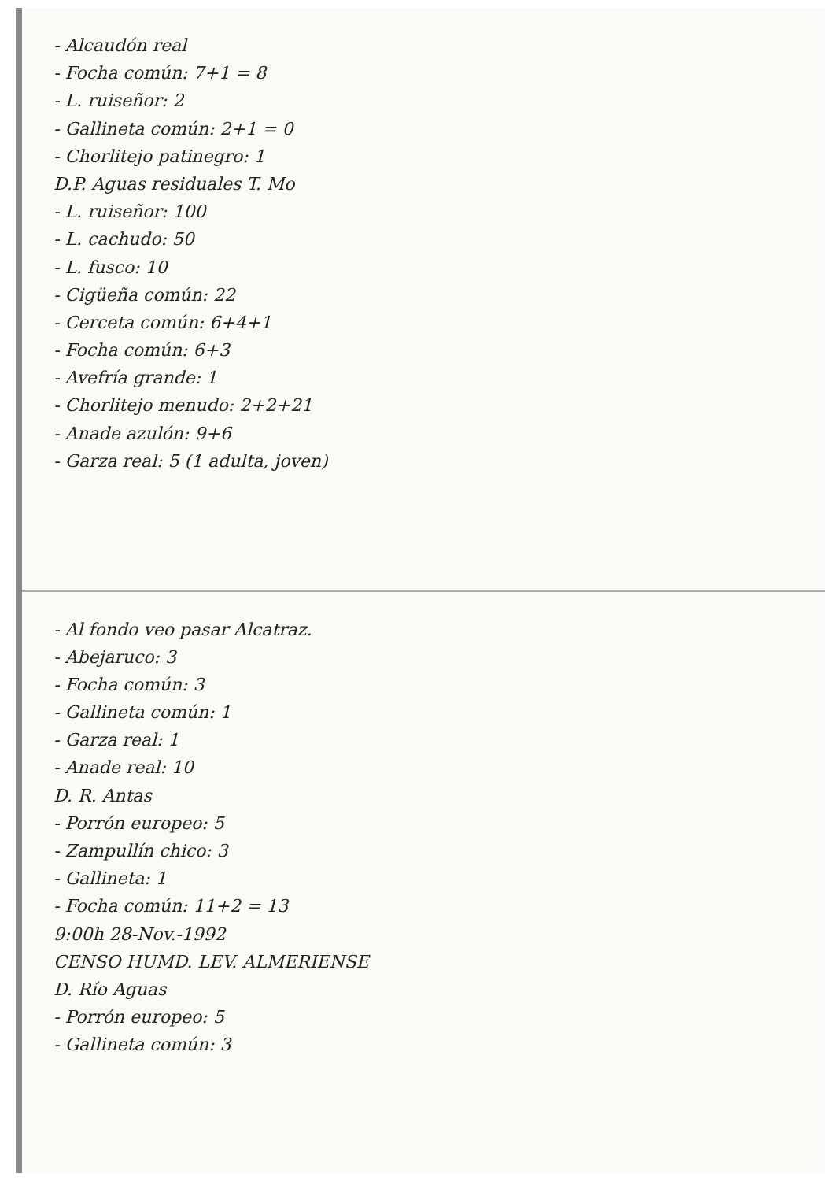- Alcaudón real
- Focha común: 7+1 = 8
- L. ruiseñor: 2
- Gallineta común: 2+1 = 0
- Chorlitejo patinegro: 1
D.P. Aguas residuales T. Mo
- L. ruiseñor: 100
- L. cachudo: 50
- L. fusco: 10
- Cigüeña común: 22
- Cerceta común: 6+4+1
- Focha común: 6+3
- Avefría grande: 1
- Chorlitejo menudo: 2+2+21
- Anade azulón: 9+6
- Garza real: 5 (1 adulta, joven)
- Al fondo veo pasar Alcatraz.
- Abejaruco: 3
- Focha común: 3
- Gallineta común: 1
- Garza real: 1
- Anade real: 10
D. R. Antas
- Porrón europeo: 5
- Zampullín chico: 3
- Gallineta: 1
- Focha común: 11+2 = 13
9:00h 28-Nov.-1992
CENSO HUMD. LEV. ALMERIENSE
D. Río Aguas
- Porrón europeo: 5
- Gallineta común: 3